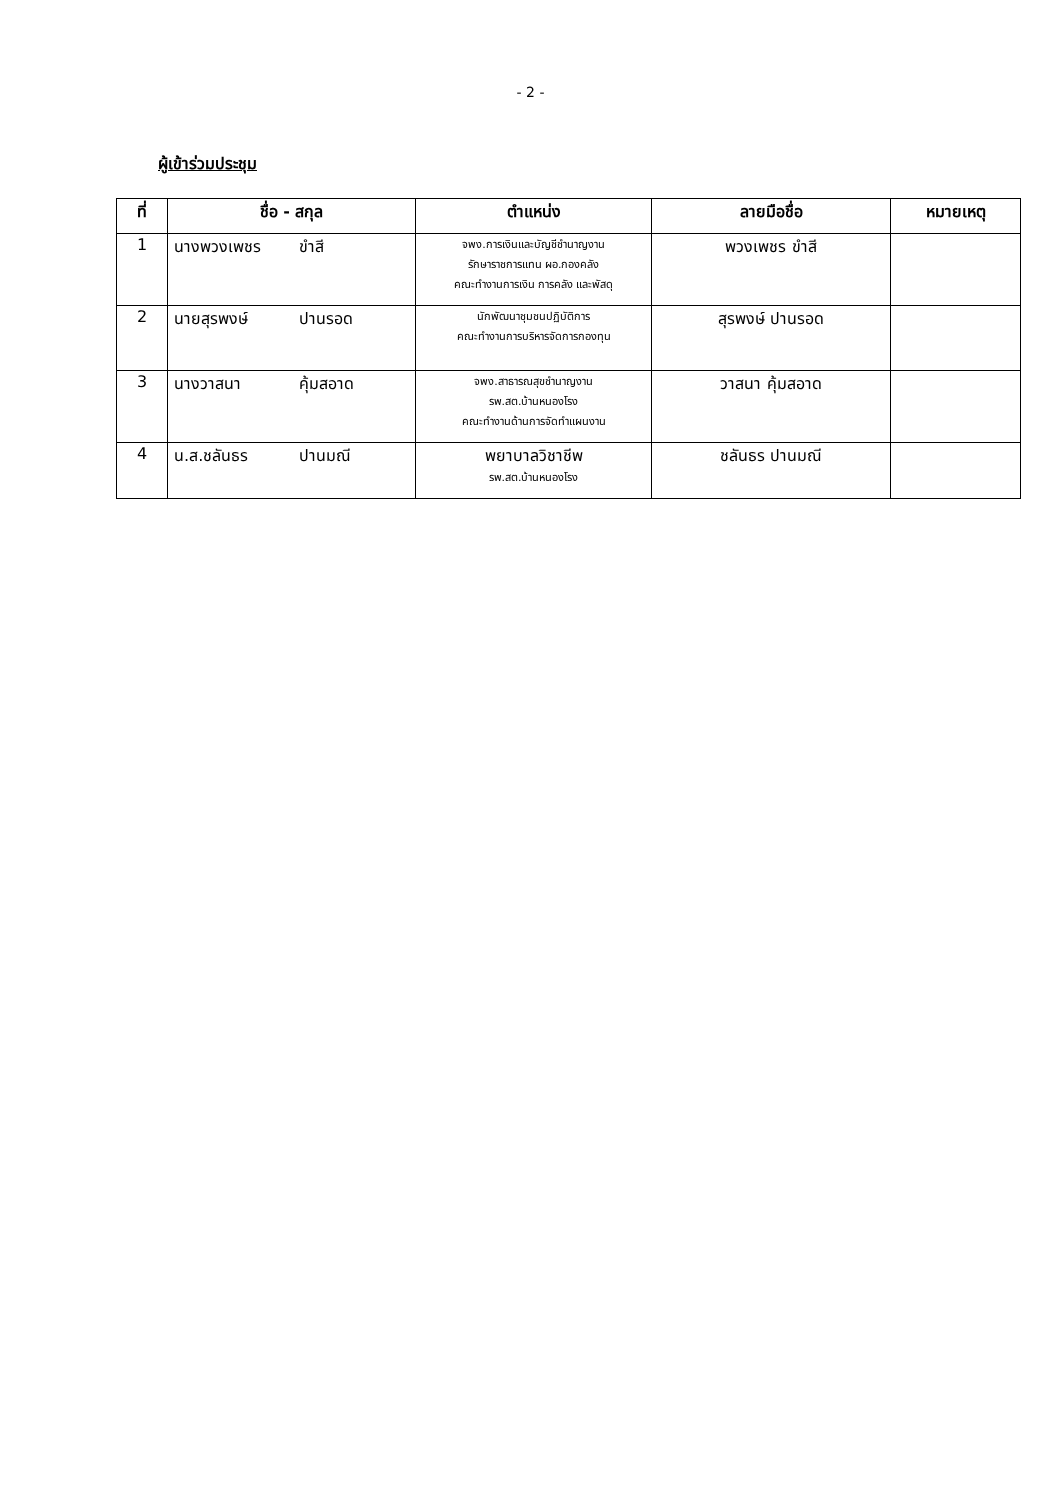- 2 -
ผู้เข้าร่วมประชุม
| ที่ | ชื่อ - สกุล | ตำแหน่ง | ลายมือชื่อ | หมายเหตุ |
| --- | --- | --- | --- | --- |
| 1 | นางพวงเพชร ขำสี | จพง.การเงินและบัญชีชำนาญงาน รักษาราชการแทน ผอ.กองคลัง คณะทำงานการเงิน การคลัง และพัสดุ | พวงเพชร ขำสี | |
| 2 | นายสุรพงษ์ ปานรอด | นักพัฒนาชุมชนปฏิบัติการ คณะทำงานการบริหารจัดการกองทุน | สุรพงษ์ ปานรอด | |
| 3 | นางวาสนา คุ้มสอาด | จพง.สาธารณสุขชำนาญงาน รพ.สต.บ้านหนองโรง คณะทำงานด้านการจัดทำแผนงาน | วาสนา คุ้มสอาด | |
| 4 | น.ส.ชลันธร ปานมณี | พยาบาลวิชาชีพ รพ.สต.บ้านหนองโรง | ชลันธร ปานมณี | |